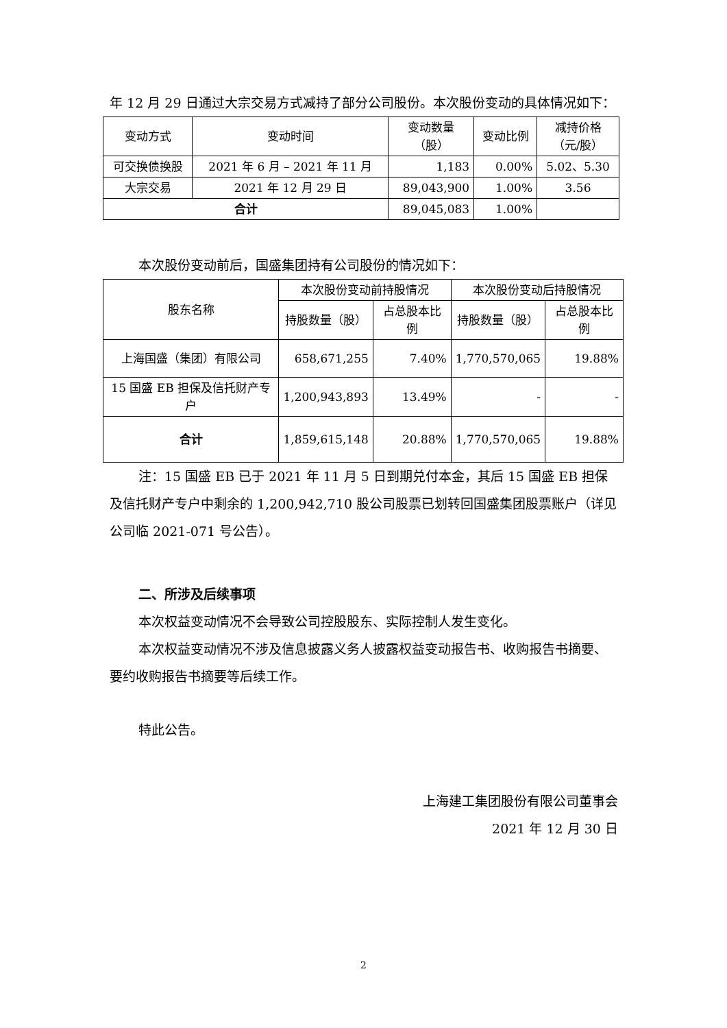年 12 月 29 日通过大宗交易方式减持了部分公司股份。本次股份变动的具体情况如下：
| 变动方式 | 变动时间 | 变动数量 （股） | 变动比例 | 减持价格 （元/股） |
| 可交换债换股 | 2021 年 6 月 – 2021 年 11 月 | 1,183 | 0.00% | 5.02、5.30 |
| 大宗交易 | 2021 年 12 月 29 日 | 89,043,900 | 1.00% | 3.56 |
| 合计 | | 89,045,083 | 1.00% | |
本次股份变动前后，国盛集团持有公司股份的情况如下：
| 股东名称 | 本次股份变动前持股情况 | | 本次股份变动后持股情况 | |
| | 持股数量（股） | 占总股本比例 | 持股数量（股） | 占总股本比例 |
| 上海国盛（集团）有限公司 | 658,671,255 | 7.40% | 1,770,570,065 | 19.88% |
| 15 国盛 EB 担保及信托财产专户 | 1,200,943,893 | 13.49% | - | - |
| 合计 | 1,859,615,148 | 20.88% | 1,770,570,065 | 19.88% |
注：15 国盛 EB 已于 2021 年 11 月 5 日到期兑付本金，其后 15 国盛 EB 担保及信托财产专户中剩余的 1,200,942,710 股公司股票已划转回国盛集团股票账户（详见公司临 2021-071 号公告）。
二、所涉及后续事项
本次权益变动情况不会导致公司控股股东、实际控制人发生变化。
本次权益变动情况不涉及信息披露义务人披露权益变动报告书、收购报告书摘要、要约收购报告书摘要等后续工作。
特此公告。
上海建工集团股份有限公司董事会
2021 年 12 月 30 日
2